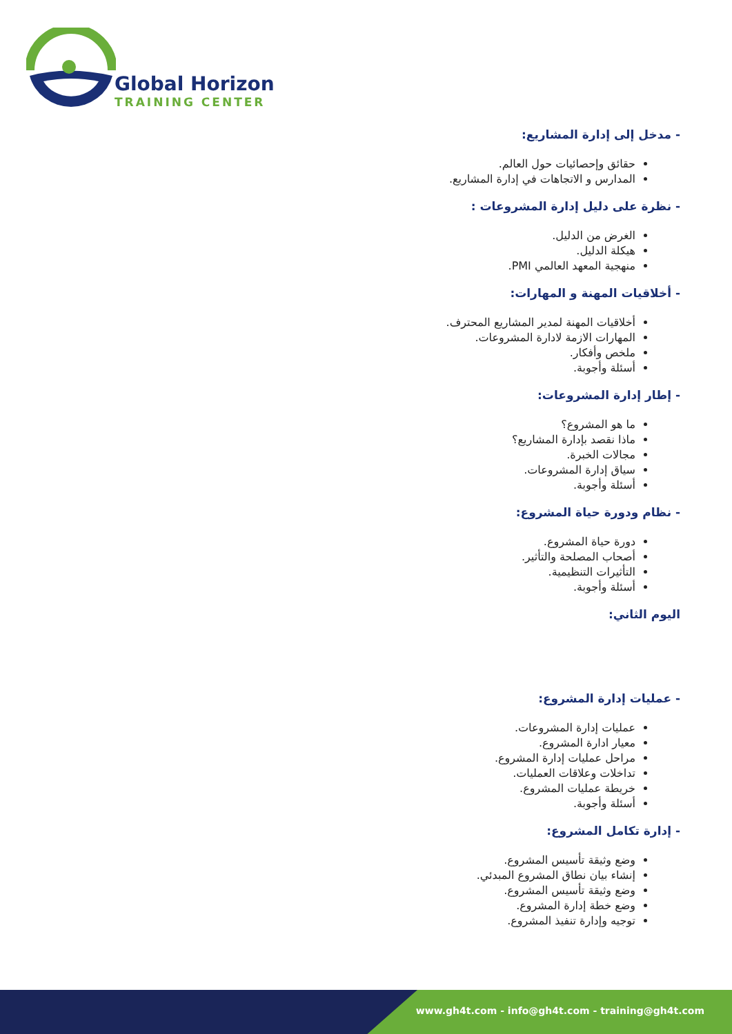Global Horizon
TRAINING CENTER
- مدخل إلى إدارة المشاريع:
حقائق وإحصائيات حول العالم.
المدارس و الاتجاهات في إدارة المشاريع.
- نظرة على دليل إدارة المشروعات :
الغرض من الدليل.
هيكلة الدليل.
منهجية المعهد العالمي PMI.
- أخلاقيات المهنة و المهارات:
أخلاقيات المهنة لمدير المشاريع المحترف.
المهارات الازمة لادارة المشروعات.
ملخص وأفكار.
أسئلة وأجوبة.
- إطار إدارة المشروعات:
ما هو المشروع؟
ماذا نقصد بإدارة المشاريع؟
مجالات الخبرة.
سياق إدارة المشروعات.
أسئلة وأجوبة.
- نظام ودورة حياة المشروع:
دورة حياة المشروع.
أصحاب المصلحة والتأثير.
التأثيرات التنظيمية.
أسئلة وأجوبة.
اليوم الثاني:
- عمليات إدارة المشروع:
عمليات إدارة المشروعات.
معيار ادارة المشروع.
مراحل عمليات إدارة المشروع.
تداخلات وعلاقات العمليات.
خريطة عمليات المشروع.
أسئلة وأجوبة.
- إدارة تكامل المشروع:
وضع وثيقة تأسيس المشروع.
إنشاء بيان نطاق المشروع المبدئي.
وضع وثيقة تأسيس المشروع.
وضع خطة إدارة المشروع.
توجيه وإدارة تنفيذ المشروع.
www.gh4t.com - info@gh4t.com - training@gh4t.com